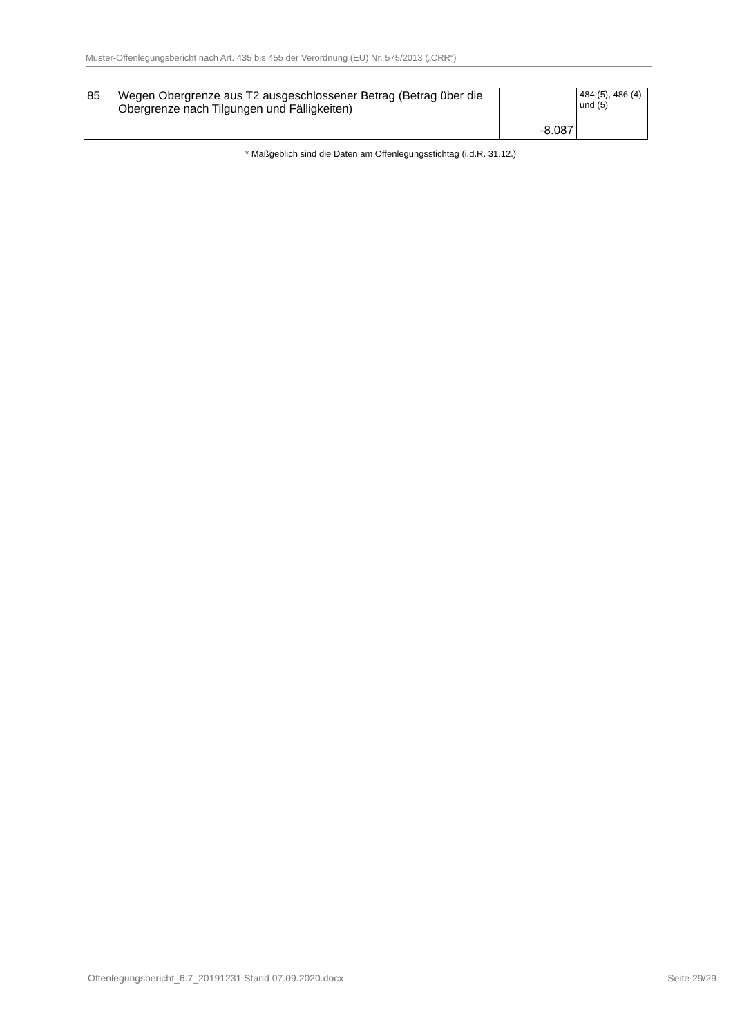Muster-Offenlegungsbericht nach Art. 435 bis 455 der Verordnung (EU) Nr. 575/2013 („CRR“)
| 85 | Wegen Obergrenze aus T2 ausgeschlossener Betrag (Betrag über die Obergrenze nach Tilgungen und Fälligkeiten) | -8.087 | 484 (5), 486 (4) und (5) |
* Maßgeblich sind die Daten am Offenlegungsstichtag (i.d.R. 31.12.)
Offenlegungsbericht_6.7_20191231 Stand 07.09.2020.docx Seite 29/29